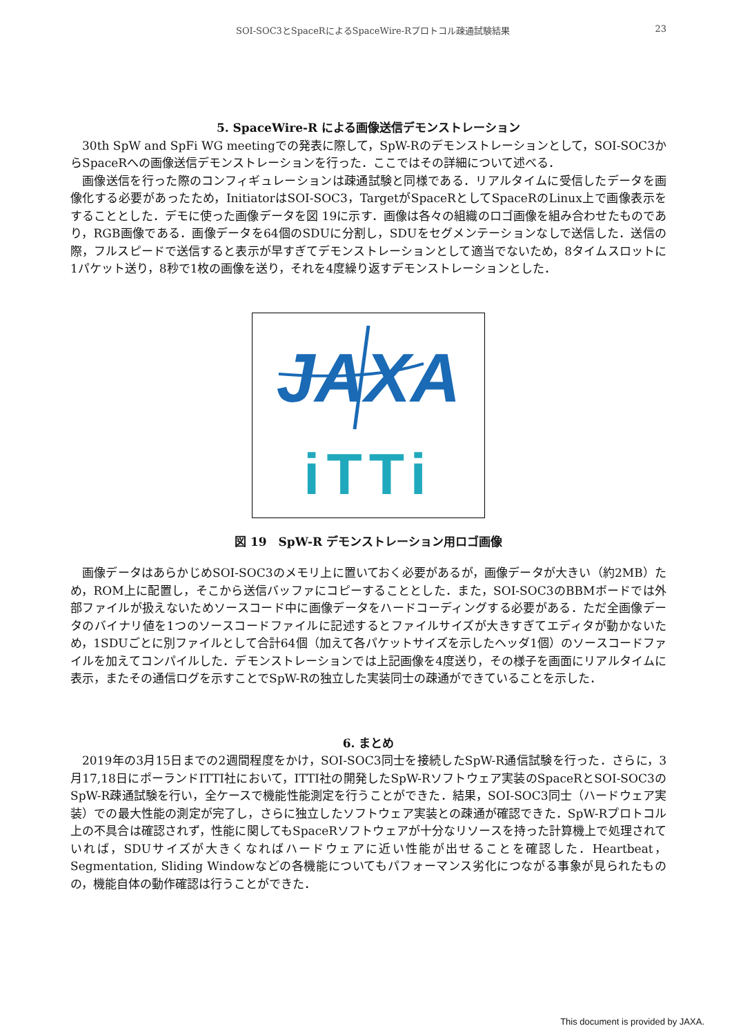SOI-SOC3とSpaceRによるSpaceWire-Rプロトコル疎通試験結果 23
5. SpaceWire-R による画像送信デモンストレーション
30th SpW and SpFi WG meetingでの発表に際して，SpW-Rのデモンストレーションとして，SOI-SOC3からSpaceRへの画像送信デモンストレーションを行った．ここではその詳細について述べる．
画像送信を行った際のコンフィギュレーションは疎通試験と同様である．リアルタイムに受信したデータを画像化する必要があったため，InitiatorはSOI-SOC3，TargetがSpaceRとしてSpaceRのLinux上で画像表示をすることとした．デモに使った画像データを図 19に示す．画像は各々の組織のロゴ画像を組み合わせたものであり，RGB画像である．画像データを64個のSDUに分割し，SDUをセグメンテーションなしで送信した．送信の際，フルスピードで送信すると表示が早すぎてデモンストレーションとして適当でないため，8タイムスロットに1パケット送り，8秒で1枚の画像を送り，それを4度繰り返すデモンストレーションとした．
JAXA
iTTi
図 19　SpW-R デモンストレーション用ロゴ画像
画像データはあらかじめSOI-SOC3のメモリ上に置いておく必要があるが，画像データが大きい（約2MB）ため，ROM上に配置し，そこから送信バッファにコピーすることとした．また，SOI-SOC3のBBMボードでは外部ファイルが扱えないためソースコード中に画像データをハードコーディングする必要がある．ただ全画像データのバイナリ値を1つのソースコードファイルに記述するとファイルサイズが大きすぎてエディタが動かないため，1SDUごとに別ファイルとして合計64個（加えて各パケットサイズを示したヘッダ1個）のソースコードファイルを加えてコンパイルした．デモンストレーションでは上記画像を4度送り，その様子を画面にリアルタイムに表示，またその通信ログを示すことでSpW-Rの独立した実装同士の疎通ができていることを示した．
6. まとめ
2019年の3月15日までの2週間程度をかけ，SOI-SOC3同士を接続したSpW-R通信試験を行った．さらに，3月17,18日にポーランドITTI社において，ITTI社の開発したSpW-Rソフトウェア実装のSpaceRとSOI-SOC3のSpW-R疎通試験を行い，全ケースで機能性能測定を行うことができた．結果，SOI-SOC3同士（ハードウェア実装）での最大性能の測定が完了し，さらに独立したソフトウェア実装との疎通が確認できた．SpW-Rプロトコル上の不具合は確認されず，性能に関してもSpaceRソフトウェアが十分なリソースを持った計算機上で処理されていれば，SDUサイズが大きくなればハードウェアに近い性能が出せることを確認した．Heartbeat，Segmentation, Sliding Windowなどの各機能についてもパフォーマンス劣化につながる事象が見られたものの，機能自体の動作確認は行うことができた．
This document is provided by JAXA.